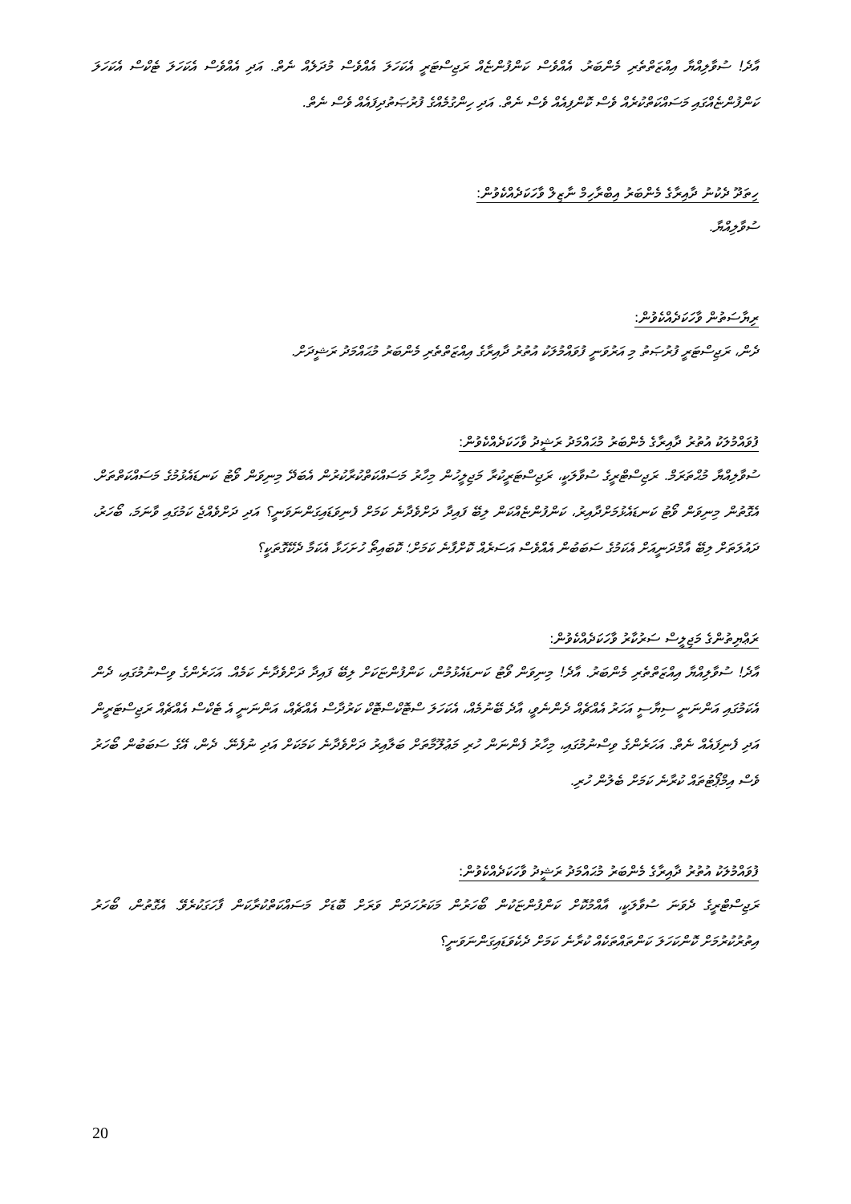އާދެ! ސުވާލިއްޔާ އިއްޒަތްތެރި މެންބަރު. އެއްވެސް ކަންފުންޏެއް ރަޖިސްޓަރީ އެކަހަލަ އެއްވެސް މުދަލެއް ނެތް. އަދި އެއްވެސް އެކަހަލަ ޓެކްސް އެކަހަލަ ކަންފުންޏެއްގައި މަސައްކަތްކުރެއް ވެސް ކޮންފިއެއް ވެސް ނެތް. އަދި ހިންގުމެއްގެ ފުރުޞަތުދިފައެއް ވެސް ނެތް.
ހިތަދޫ ދެކުނު ދާއިރާގެ މެންބަރު އިބްރާހިމް ނާޒިލް ވާހަކަދެއްކެވުން:
ސުވާލިއްޔާ.
ރިޔާސަތުން ވާހަކަދެއްކެވުން:
ދެން، ރަޖިސްޓަރީ ފުރުޞަތު މި އަރުވަނީ ފުވައްމުލަކު އުތުރު ދާއިރާގެ އިއްޒަތްތެރި މެންބަރު މުޙައްމަދު ރަޝީދަށް.
ފުވައްމުލަކު އުތުރު ދާއިރާގެ މެންބަރު މުޙައްމަދު ރަޝީދު ވާހަކަދެއްކެވުން:
ސުވާލިއްޔާ މުޙްތަރަމް. ރަޖިސްޓްރީގެ ސުވާލަކީ، ރަޖިސްޓަރީކުރާ މަޖިލީހުން މިހާރު މަސައްކަތްކުރާކުރުން އެބަދޭ މިނިވަން ވޯޓު ކަނޑައެޅުމުގެ މަސައްކަތްތަށް. އެގޮތުން މިނިވަން ވޯޓު ކަނޑައެޅުމަށްދާއިރު، ކަންފުންޏެއްކަން ލިބޭ ފައިދާ ދަށްވެދާނެ ކަމަށް ފެނިވަޑައިގަންނަވަނީ؟ އަދި ދަށްވެއްޖެ ކަމުގައި ވާނަމަ، ބޯހަރު، ދައުލަތަށް ލިބޭ އާމްދަނީއަށް އެކަމުގެ ސަބަބުން އެއްވެސް އަސަރެއް ކޮށްފާނެ ކަމަށް؛ ކޮބައިތޯ ހުށަހަޅާ އެކަމާ ދެކޭގޮތަކީ؟
ރަޢްޔިތުންގެ މަޖިލީސް ސަރުކާރު ވާހަކަދެއްކެވުން:
އާދެ! ސުވާލިއްޔާ އިއްޒަތްތެރި މެންބަރު. އާދެ! މިނިވަން ވޯޓު ކަނޑައެޅުމުން، ކަންފުންޏަކަށް ލިބޭ ފައިދާ ދަށްވެދާނެ ކަމެއް. އަހަރެންގެ ވިސްނުމުގައި، ދެން އެކަމުގައި އަންނަނީ ސިޔާސީ އަހަރު އެއްޗެއް ދެންނެވީ، އާދެ ބޭނުމެއް، އެކަހަލަ ސްޓޮކްސްޓޮކް ކަރުދާސް އެއްޗެއް، އަންނަނީ އެ ޓެކްސް އެއްޗެއް ރަޖިސްޓަރީން އަދި ފެނިފައެއް ނެތް. އަހަރެންގެ ވިސްނުމުގައި، މިހާރު ފެންނަން ހުރި މަޢުލޫމާތަށް ބަލާއިރު ދަށްވެދާނެ ކަމަކަށް އަދި ނުފެނޭ. ދެން، އޭގެ ސަބަބުން ބޯހަރު ވެސް އިމްޕޯޓުތައް ކުރާނެ ކަމަށް ބެލުން ހުރި.
ފުވައްމުލަކު އުތުރު ދާއިރާގެ މެންބަރު މުޙައްމަދު ރަޝީދު ވާހަކަދެއްކެވުން:
ރަޖިސްޓްރީގެ ދެވަނަ ސުވާލަކީ، އާއްމުކޮށް ކަންފުންޏަކުން ބޯހަރުން މަކަރުހަދަން ވަރަށް ބޮޑަށް މަސައްކަތްކުރާކަން ފާހަގަކުރެވޭ. އެގޮތުން، ބޯހަރު އިތުރުކުރުމަށް ކޮންކަހަލަ ކަންތައްތަކެއް ކުރާނެ ކަމަށް ދެކެވަޑައިގަންނަވަނީ؟
20